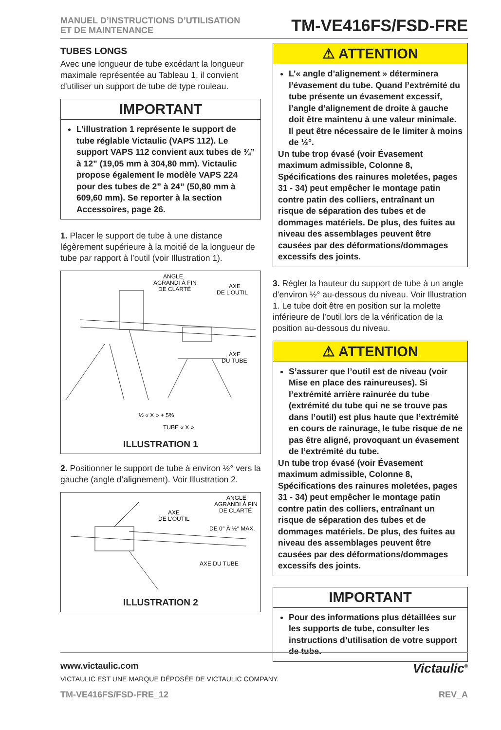MANUEL D’INSTRUCTIONS D’UTILISATION
ET DE MAINTENANCE
TM-VE416FS/FSD-FRE
TUBES LONGS
Avec une longueur de tube excédant la longueur maximale représentée au Tableau 1, il convient d’utiliser un support de tube de type rouleau.
IMPORTANT
L’illustration 1 représente le support de tube réglable Victaulic (VAPS 112). Le support VAPS 112 convient aux tubes de ¾” à 12” (19,05 mm à 304,80 mm). Victaulic propose également le modèle VAPS 224 pour des tubes de 2” à 24” (50,80 mm à 609,60 mm). Se reporter à la section Accessoires, page 26.
1. Placer le support de tube à une distance légèrement supérieure à la moitié de la longueur de tube par rapport à l’outil (voir Illustration 1).
ANGLE
AGRANDI À FIN
DE CLARTÉ
AXE
DE L’OUTIL
AXE
DU TUBE
½ « X » + 5%
TUBE « X »
ILLUSTRATION 1
2. Positionner le support de tube à environ ½° vers la gauche (angle d’alignement). Voir Illustration 2.
ANGLE
AGRANDI À FIN
DE CLARTÉ
AXE
DE L’OUTIL
DE 0° À ½° MAX.
AXE DU TUBE
ILLUSTRATION 2
⚠ ATTENTION
L’« angle d’alignement » déterminera l’évasement du tube. Quand l’extrémité du tube présente un évasement excessif, l’angle d’alignement de droite à gauche doit être maintenu à une valeur minimale. Il peut être nécessaire de le limiter à moins de ½°.
Un tube trop évasé (voir Évasement maximum admissible, Colonne 8, Spécifications des rainures moletées, pages 31 - 34) peut empêcher le montage patin contre patin des colliers, entraînant un risque de séparation des tubes et de dommages matériels. De plus, des fuites au niveau des assemblages peuvent être causées par des déformations/dommages excessifs des joints.
3. Régler la hauteur du support de tube à un angle d’environ ½° au-dessous du niveau. Voir Illustration 1. Le tube doit être en position sur la molette inférieure de l’outil lors de la vérification de la position au-dessous du niveau.
⚠ ATTENTION
S’assurer que l’outil est de niveau (voir Mise en place des rainureuses). Si l’extrémité arrière rainurée du tube (extrémité du tube qui ne se trouve pas dans l’outil) est plus haute que l’extrémité en cours de rainurage, le tube risque de ne pas être aligné, provoquant un évasement de l’extrémité du tube.
Un tube trop évasé (voir Évasement maximum admissible, Colonne 8, Spécifications des rainures moletées, pages 31 - 34) peut empêcher le montage patin contre patin des colliers, entraînant un risque de séparation des tubes et de dommages matériels. De plus, des fuites au niveau des assemblages peuvent être causées par des déformations/dommages excessifs des joints.
IMPORTANT
Pour des informations plus détaillées sur les supports de tube, consulter les instructions d’utilisation de votre support de tube.
www.victaulic.com
VICTAULIC EST UNE MARQUE DÉPOSÉE DE VICTAULIC COMPANY.
Victaulic<sup>®</sup>
TM-VE416FS/FSD-FRE_12 REV_A